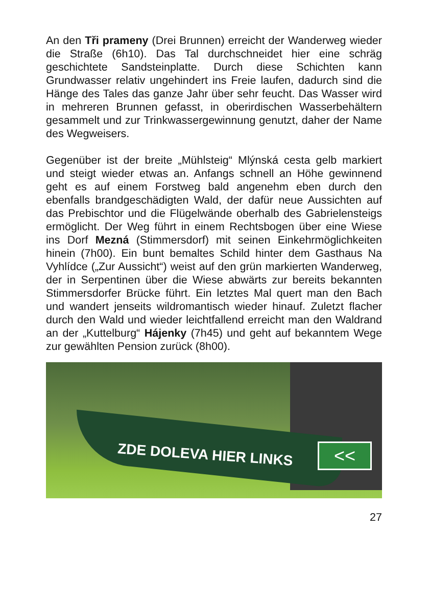An den Tři prameny (Drei Brunnen) erreicht der Wanderweg wieder die Straße (6h10). Das Tal durchschneidet hier eine schräg geschichtete Sandsteinplatte. Durch diese Schichten kann Grundwasser relativ ungehindert ins Freie laufen, dadurch sind die Hänge des Tales das ganze Jahr über sehr feucht. Das Wasser wird in mehreren Brunnen gefasst, in oberirdischen Wasserbehältern gesammelt und zur Trink­wassergewinnung genutzt, daher der Name des Wegweisers.
Gegenüber ist der breite „Mühlsteig“ Mlýnská cesta gelb markiert und steigt wieder etwas an. Anfangs schnell an Höhe gewinnend geht es auf einem Forstweg bald angenehm eben durch den ebenfalls brandgeschädigten Wald, der dafür neue Aussichten auf das Prebischtor und die Flügelwände oberhalb des Gabrielensteigs ermöglicht. Der Weg führt in einem Rechtsbogen über eine Wiese ins Dorf Mezná (Stimmersdorf) mit seinen Einkehrmöglichkeiten hinein (7h00). Ein bunt bemaltes Schild hinter dem Gasthaus Na Vyhlídce („Zur Aussicht“) weist auf den grün markierten Wanderweg, der in Serpentinen über die Wiese abwärts zur bereits bekannten Stimmersdorfer Brücke führt. Ein letztes Mal quert man den Bach und wandert jenseits wildromantisch wieder hinauf. Zuletzt flacher durch den Wald und wieder leichtfallend erreicht man den Waldrand an der „Kuttelburg“ Hájenky (7h45) und geht auf bekanntem Wege zur gewählten Pension zurück (8h00).
ZDE DOLEVA HIER LINKS <<
27